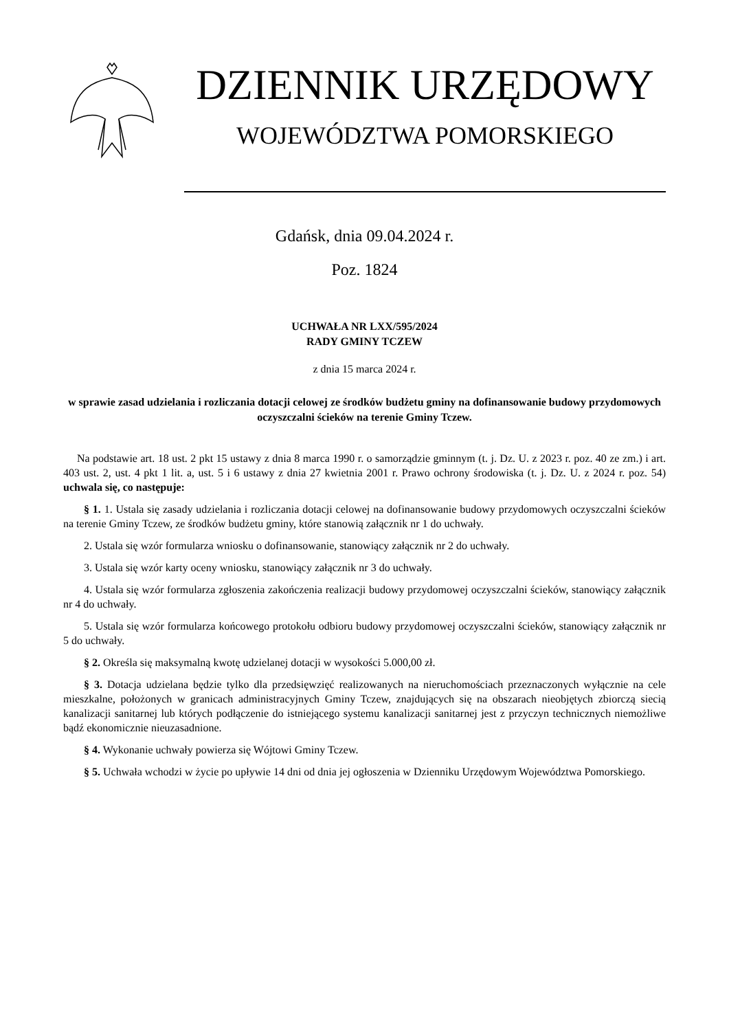DZIENNIK URZĘDOWY
WOJEWÓDZTWA POMORSKIEGO
Gdańsk, dnia 09.04.2024 r.
Poz. 1824
UCHWAŁA NR LXX/595/2024
RADY GMINY TCZEW
z dnia 15 marca 2024 r.
w sprawie zasad udzielania i rozliczania dotacji celowej ze środków budżetu gminy na dofinansowanie budowy przydomowych oczyszczalni ścieków na terenie Gminy Tczew.
Na podstawie art. 18 ust. 2 pkt 15 ustawy z dnia 8 marca 1990 r. o samorządzie gminnym (t. j. Dz. U. z 2023 r. poz. 40 ze zm.) i art. 403 ust. 2, ust. 4 pkt 1 lit. a, ust. 5 i 6 ustawy z dnia 27 kwietnia 2001 r. Prawo ochrony środowiska (t. j. Dz. U. z 2024 r. poz. 54) uchwala się, co następuje:
§ 1. 1. Ustala się zasady udzielania i rozliczania dotacji celowej na dofinansowanie budowy przydomowych oczyszczalni ścieków na terenie Gminy Tczew, ze środków budżetu gminy, które stanowią załącznik nr 1 do uchwały.
2. Ustala się wzór formularza wniosku o dofinansowanie, stanowiący załącznik nr 2 do uchwały.
3. Ustala się wzór karty oceny wniosku, stanowiący załącznik nr 3 do uchwały.
4. Ustala się wzór formularza zgłoszenia zakończenia realizacji budowy przydomowej oczyszczalni ścieków, stanowiący załącznik nr 4 do uchwały.
5. Ustala się wzór formularza końcowego protokołu odbioru budowy przydomowej oczyszczalni ścieków, stanowiący załącznik nr 5 do uchwały.
§ 2. Określa się maksymalną kwotę udzielanej dotacji w wysokości 5.000,00 zł.
§ 3. Dotacja udzielana będzie tylko dla przedsięwzięć realizowanych na nieruchomościach przeznaczonych wyłącznie na cele mieszkalne, położonych w granicach administracyjnych Gminy Tczew, znajdujących się na obszarach nieobjętych zbiorczą siecią kanalizacji sanitarnej lub których podłączenie do istniejącego systemu kanalizacji sanitarnej jest z przyczyn technicznych niemożliwe bądź ekonomicznie nieuzasadnione.
§ 4. Wykonanie uchwały powierza się Wójtowi Gminy Tczew.
§ 5. Uchwała wchodzi w życie po upływie 14 dni od dnia jej ogłoszenia w Dzienniku Urzędowym Województwa Pomorskiego.